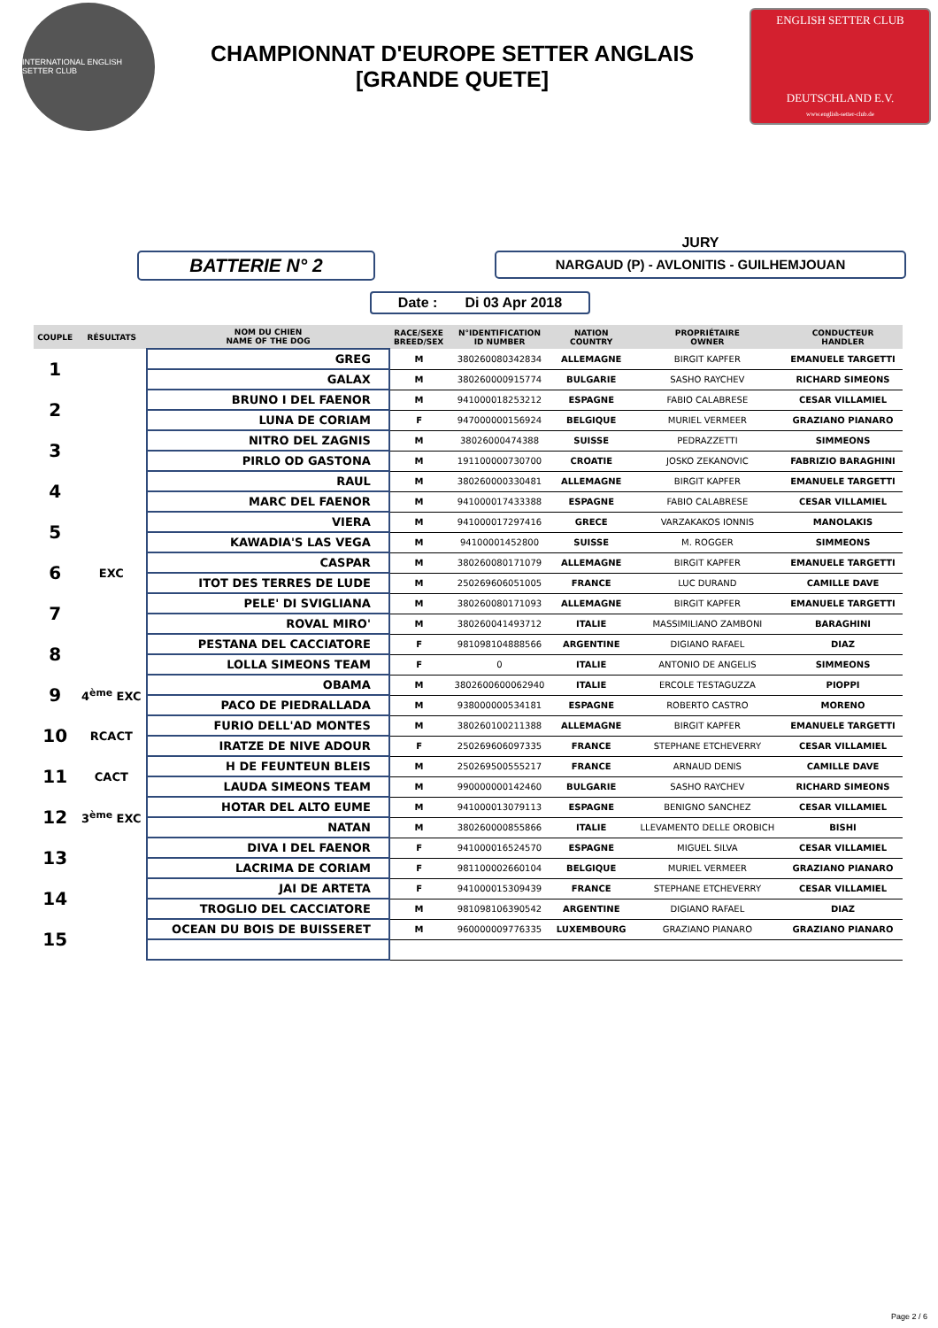INTERNATIONAL ENGLISH SETTER CLUB
CHAMPIONNAT D'EUROPE SETTER ANGLAIS
[GRANDE QUETE]
ENGLISH SETTER CLUB
DEUTSCHLAND E.V.
www.english-setter-club.de
BATTERIE N° 2
JURY
NARGAUD (P) - AVLONITIS - GUILHEMJOUAN
Date : Di 03 Apr 2018
| COUPLE | RÉSULTATS | NOM DU CHIEN NAME OF THE DOG | RACE/SEXE BREED/SEX | N°IDENTIFICATION ID NUMBER | NATION COUNTRY | PROPRIÉTAIRE OWNER | CONDUCTEUR HANDLER |
| --- | --- | --- | --- | --- | --- | --- | --- |
| 1 | | GREG | M | 380260080342834 | ALLEMAGNE | BIRGIT KAPFER | EMANUELE TARGETTI |
| | | GALAX | M | 380260000915774 | BULGARIE | SASHO RAYCHEV | RICHARD SIMEONS |
| 2 | | BRUNO I DEL FAENOR | M | 941000018253212 | ESPAGNE | FABIO CALABRESE | CESAR VILLAMIEL |
| | | LUNA DE CORIAM | F | 947000000156924 | BELGIQUE | MURIEL VERMEER | GRAZIANO PIANARO |
| 3 | | NITRO DEL ZAGNIS | M | 38026000474388 | SUISSE | PEDRAZZETTI | SIMMEONS |
| | | PIRLO OD GASTONA | M | 191100000730700 | CROATIE | JOSKO ZEKANOVIC | FABRIZIO BARAGHINI |
| 4 | | RAUL | M | 380260000330481 | ALLEMAGNE | BIRGIT KAPFER | EMANUELE TARGETTI |
| | | MARC DEL FAENOR | M | 941000017433388 | ESPAGNE | FABIO CALABRESE | CESAR VILLAMIEL |
| 5 | | VIERA | M | 941000017297416 | GRECE | VARZAKAKOS IONNIS | MANOLAKIS |
| | | KAWADIA'S LAS VEGA | M | 94100001452800 | SUISSE | M. ROGGER | SIMMEONS |
| 6 | EXC | CASPAR | M | 380260080171079 | ALLEMAGNE | BIRGIT KAPFER | EMANUELE TARGETTI |
| | | ITOT DES TERRES DE LUDE | M | 250269606051005 | FRANCE | LUC DURAND | CAMILLE DAVE |
| 7 | | PELE' DI SVIGLIANA | M | 380260080171093 | ALLEMAGNE | BIRGIT KAPFER | EMANUELE TARGETTI |
| | | ROVAL MIRO' | M | 380260041493712 | ITALIE | MASSIMILIANO ZAMBONI | BARAGHINI |
| 8 | | PESTANA DEL CACCIATORE | F | 981098104888566 | ARGENTINE | DIGIANO RAFAEL | DIAZ |
| | | LOLLA SIMEONS TEAM | F | 0 | ITALIE | ANTONIO DE ANGELIS | SIMMEONS |
| 9 | 4<sup>ème</sup> EXC | OBAMA | M | 3802600600062940 | ITALIE | ERCOLE TESTAGUZZA | PIOPPI |
| | | PACO DE PIEDRALLADA | M | 938000000534181 | ESPAGNE | ROBERTO CASTRO | MORENO |
| 10 | RCACT | FURIO DELL'AD MONTES | M | 380260100211388 | ALLEMAGNE | BIRGIT KAPFER | EMANUELE TARGETTI |
| | | IRATZE DE NIVE ADOUR | F | 250269606097335 | FRANCE | STEPHANE ETCHEVERRY | CESAR VILLAMIEL |
| 11 | CACT | H DE FEUNTEUN BLEIS | M | 250269500555217 | FRANCE | ARNAUD DENIS | CAMILLE DAVE |
| | | LAUDA SIMEONS TEAM | M | 990000000142460 | BULGARIE | SASHO RAYCHEV | RICHARD SIMEONS |
| 12 | 3<sup>ème</sup> EXC | HOTAR DEL ALTO EUME | M | 941000013079113 | ESPAGNE | BENIGNO SANCHEZ | CESAR VILLAMIEL |
| | | NATAN | M | 380260000855866 | ITALIE | LLEVAMENTO DELLE OROBICH | BISHI |
| 13 | | DIVA I DEL FAENOR | F | 941000016524570 | ESPAGNE | MIGUEL SILVA | CESAR VILLAMIEL |
| | | LACRIMA DE CORIAM | F | 981100002660104 | BELGIQUE | MURIEL VERMEER | GRAZIANO PIANARO |
| 14 | | JAI DE ARTETA | F | 941000015309439 | FRANCE | STEPHANE ETCHEVERRY | CESAR VILLAMIEL |
| | | TROGLIO DEL CACCIATORE | M | 981098106390542 | ARGENTINE | DIGIANO RAFAEL | DIAZ |
| 15 | | OCEAN DU BOIS DE BUISSERET | M | 960000009776335 | LUXEMBOURG | GRAZIANO PIANARO | GRAZIANO PIANARO |
Page 2 / 6